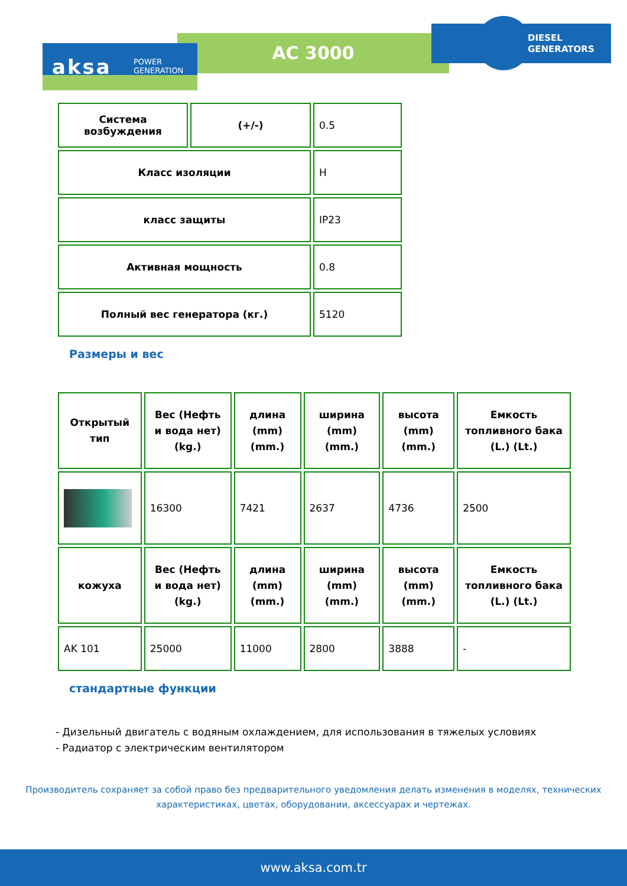AC 3000
DIESEL
GENERATORS
aksa
POWER
GENERATION
| Система возбуждения | (+/-) | 0.5 |
| Класс изоляции | | H |
| класс защиты | | IP23 |
| Активная мощность | | 0.8 |
| Полный вес генератора (кг.) | | 5120 |
Размеры и вес
| Открытый тип | Вес (Нефть и вода нет) (kg.) | длина (mm) (mm.) | ширина (mm) (mm.) | высота (mm) (mm.) | Емкость топливного бака (L.) (Lt.) |
| | 16300 | 7421 | 2637 | 4736 | 2500 |
| кожуха | Вес (Нефть и вода нет) (kg.) | длина (mm) (mm.) | ширина (mm) (mm.) | высота (mm) (mm.) | Емкость топливного бака (L.) (Lt.) |
| AK 101 | 25000 | 11000 | 2800 | 3888 | - |
стандартные функции
- Дизельный двигатель с водяным охлаждением, для использования в тяжелых условиях
- Радиатор с электрическим вентилятором
Производитель сохраняет за собой право без предварительного уведомления делать изменения в моделях, технических характеристиках, цветах, оборудовании, аксессуарах и чертежах.
www.aksa.com.tr